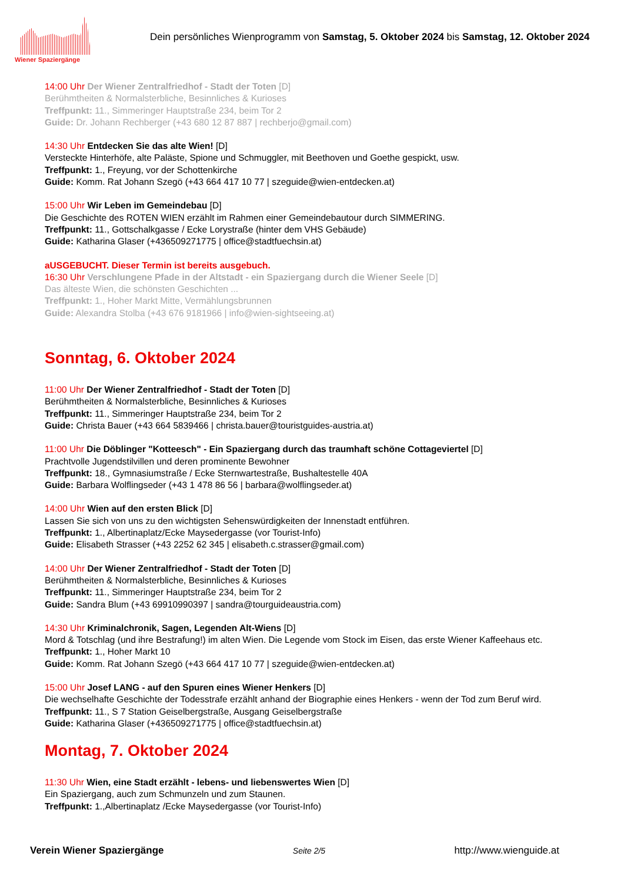Wiener Spaziergänge
Dein persönliches Wienprogramm von Samstag, 5. Oktober 2024 bis Samstag, 12. Oktober 2024
14:00 Uhr Der Wiener Zentralfriedhof - Stadt der Toten [D]
Berühmtheiten & Normalsterbliche, Besinnliches & Kurioses
Treffpunkt: 11., Simmeringer Hauptstraße 234, beim Tor 2
Guide: Dr. Johann Rechberger (+43 680 12 87 887 | rechberjo@gmail.com)
14:30 Uhr Entdecken Sie das alte Wien! [D]
Versteckte Hinterhöfe, alte Paläste, Spione und Schmuggler, mit Beethoven und Goethe gespickt, usw.
Treffpunkt: 1., Freyung, vor der Schottenkirche
Guide: Komm. Rat Johann Szegö (+43 664 417 10 77 | szeguide@wien-entdecken.at)
15:00 Uhr Wir Leben im Gemeindebau [D]
Die Geschichte des ROTEN WIEN erzählt im Rahmen einer Gemeindebautour durch SIMMERING.
Treffpunkt: 11., Gottschalkgasse / Ecke Lorystraße (hinter dem VHS Gebäude)
Guide: Katharina Glaser (+436509271775 | office@stadtfuechsin.at)
aUSGEBUCHT. Dieser Termin ist bereits ausgebuch.
16:30 Uhr Verschlungene Pfade in der Altstadt - ein Spaziergang durch die Wiener Seele [D]
Das älteste Wien, die schönsten Geschichten ...
Treffpunkt: 1., Hoher Markt Mitte, Vermählungsbrunnen
Guide: Alexandra Stolba (+43 676 9181966 | info@wien-sightseeing.at)
Sonntag, 6. Oktober 2024
11:00 Uhr Der Wiener Zentralfriedhof - Stadt der Toten [D]
Berühmtheiten & Normalsterbliche, Besinnliches & Kurioses
Treffpunkt: 11., Simmeringer Hauptstraße 234, beim Tor 2
Guide: Christa Bauer (+43 664 5839466 | christa.bauer@touristguides-austria.at)
11:00 Uhr Die Döblinger "Kotteesch" - Ein Spaziergang durch das traumhaft schöne Cottageviertel [D]
Prachtvolle Jugendstilvillen und deren prominente Bewohner
Treffpunkt: 18., Gymnasiumstraße / Ecke Sternwartestraße, Bushaltestelle 40A
Guide: Barbara Wolflingseder (+43 1 478 86 56 | barbara@wolflingseder.at)
14:00 Uhr Wien auf den ersten Blick [D]
Lassen Sie sich von uns zu den wichtigsten Sehenswürdigkeiten der Innenstadt entführen.
Treffpunkt: 1., Albertinaplatz/Ecke Maysedergasse (vor Tourist-Info)
Guide: Elisabeth Strasser (+43 2252 62 345 | elisabeth.c.strasser@gmail.com)
14:00 Uhr Der Wiener Zentralfriedhof - Stadt der Toten [D]
Berühmtheiten & Normalsterbliche, Besinnliches & Kurioses
Treffpunkt: 11., Simmeringer Hauptstraße 234, beim Tor 2
Guide: Sandra Blum (+43 69910990397 | sandra@tourguideaustria.com)
14:30 Uhr Kriminalchronik, Sagen, Legenden Alt-Wiens [D]
Mord & Totschlag (und ihre Bestrafung!) im alten Wien. Die Legende vom Stock im Eisen, das erste Wiener Kaffeehaus etc.
Treffpunkt: 1., Hoher Markt 10
Guide: Komm. Rat Johann Szegö (+43 664 417 10 77 | szeguide@wien-entdecken.at)
15:00 Uhr Josef LANG - auf den Spuren eines Wiener Henkers [D]
Die wechselhafte Geschichte der Todesstrafe erzählt anhand der Biographie eines Henkers - wenn der Tod zum Beruf wird.
Treffpunkt: 11., S 7 Station Geiselbergstraße, Ausgang Geiselbergstraße
Guide: Katharina Glaser (+436509271775 | office@stadtfuechsin.at)
Montag, 7. Oktober 2024
11:30 Uhr Wien, eine Stadt erzählt - lebens- und liebenswertes Wien [D]
Ein Spaziergang, auch zum Schmunzeln und zum Staunen.
Treffpunkt: 1.,Albertinaplatz /Ecke Maysedergasse (vor Tourist-Info)
Verein Wiener Spaziergänge Seite 2/5 http://www.wienguide.at